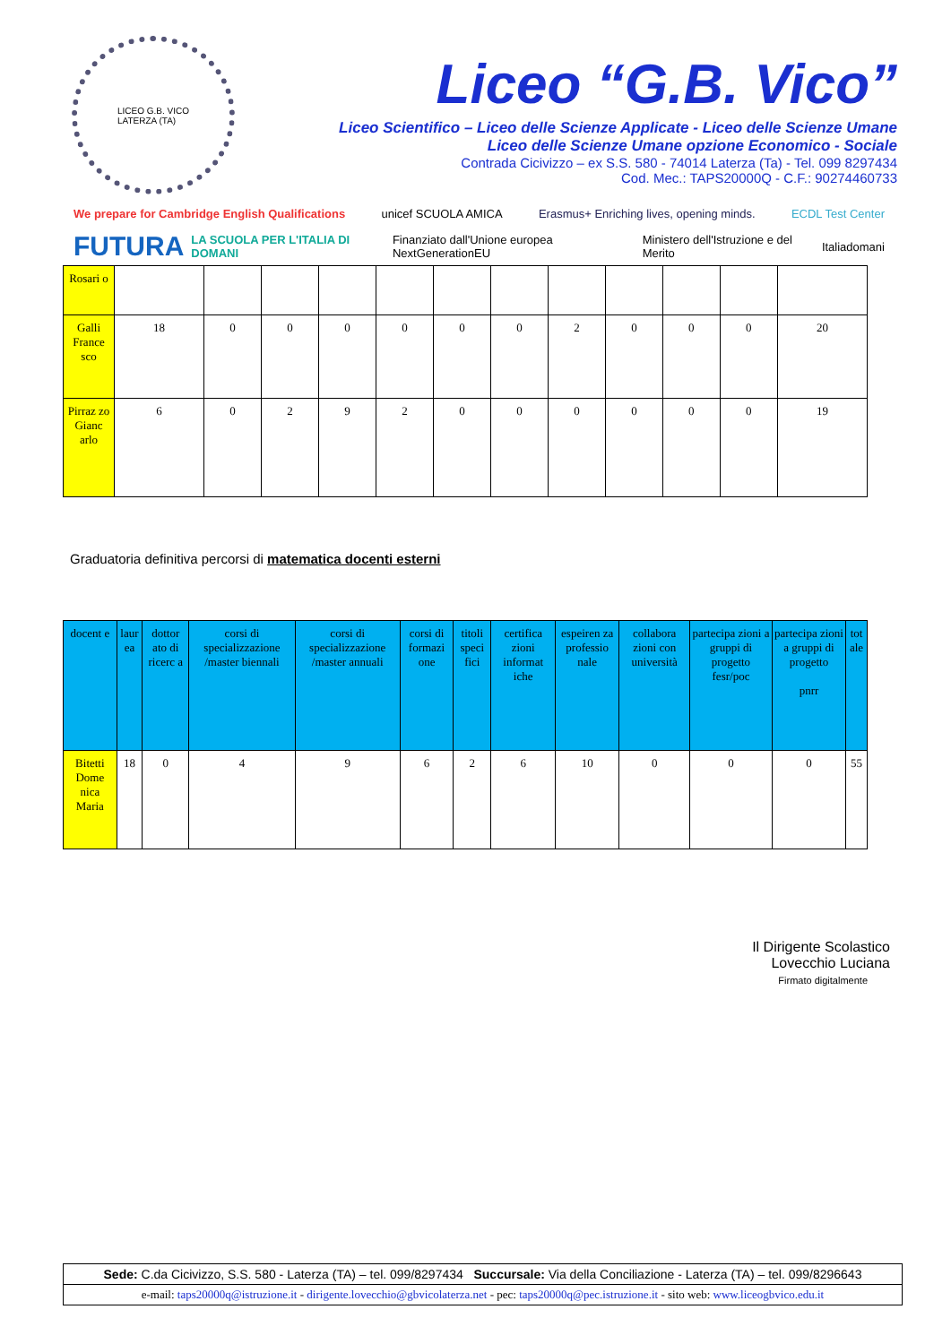LICEO G.B. VICO
LATERZA (TA)
Liceo “G.B. Vico”
Liceo Scientifico – Liceo delle Scienze Applicate - Liceo delle Scienze Umane
Liceo delle Scienze Umane opzione Economico - Sociale
Contrada Cicivizzo – ex S.S. 580 - 74014 Laterza (Ta) - Tel. 099 8297434
Cod. Mec.: TAPS20000Q - C.F.: 90274460733
We prepare for Cambridge English Qualifications
unicef SCUOLA AMICA
Erasmus+ Enriching lives, opening minds.
ECDL Test Center
FUTURA
LA SCUOLA PER L'ITALIA DI DOMANI
Finanziato dall'Unione europea NextGenerationEU
Ministero dell'Istruzione e del Merito
Italiadomani
| Rosari o | | | | | | | | | | | | |
| Galli France sco | 18 | 0 | 0 | 0 | 0 | 0 | 0 | 2 | 0 | 0 | 0 | 20 |
| Pirraz zo Gianc arlo | 6 | 0 | 2 | 9 | 2 | 0 | 0 | 0 | 0 | 0 | 0 | 19 |
Graduatoria definitiva percorsi di matematica docenti esterni
| docent e | laur ea | dottor ato di ricerc a | corsi di specializzazione /master biennali | corsi di specializzazione /master annuali | corsi di formazi one | titoli speci fici | certifica zioni informat iche | espeiren za professio nale | collabora zioni con università | partecipa zioni a gruppi di progetto fesr/poc | partecipa zioni a gruppi di progetto pnrr | tot ale |
| --- | --- | --- | --- | --- | --- | --- | --- | --- | --- | --- | --- | --- |
| Bitetti Dome nica Maria | 18 | 0 | 4 | 9 | 6 | 2 | 6 | 10 | 0 | 0 | 0 | 55 |
Il Dirigente Scolastico
Lovecchio Luciana
Firmato digitalmente
Sede: C.da Cicivizzo, S.S. 580 - Laterza (TA) – tel. 099/8297434 Succursale: Via della Conciliazione - Laterza (TA) – tel. 099/8296643
e-mail: taps20000q@istruzione.it - dirigente.lovecchio@gbvicolaterza.net - pec: taps20000q@pec.istruzione.it - sito web: www.liceogbvico.edu.it